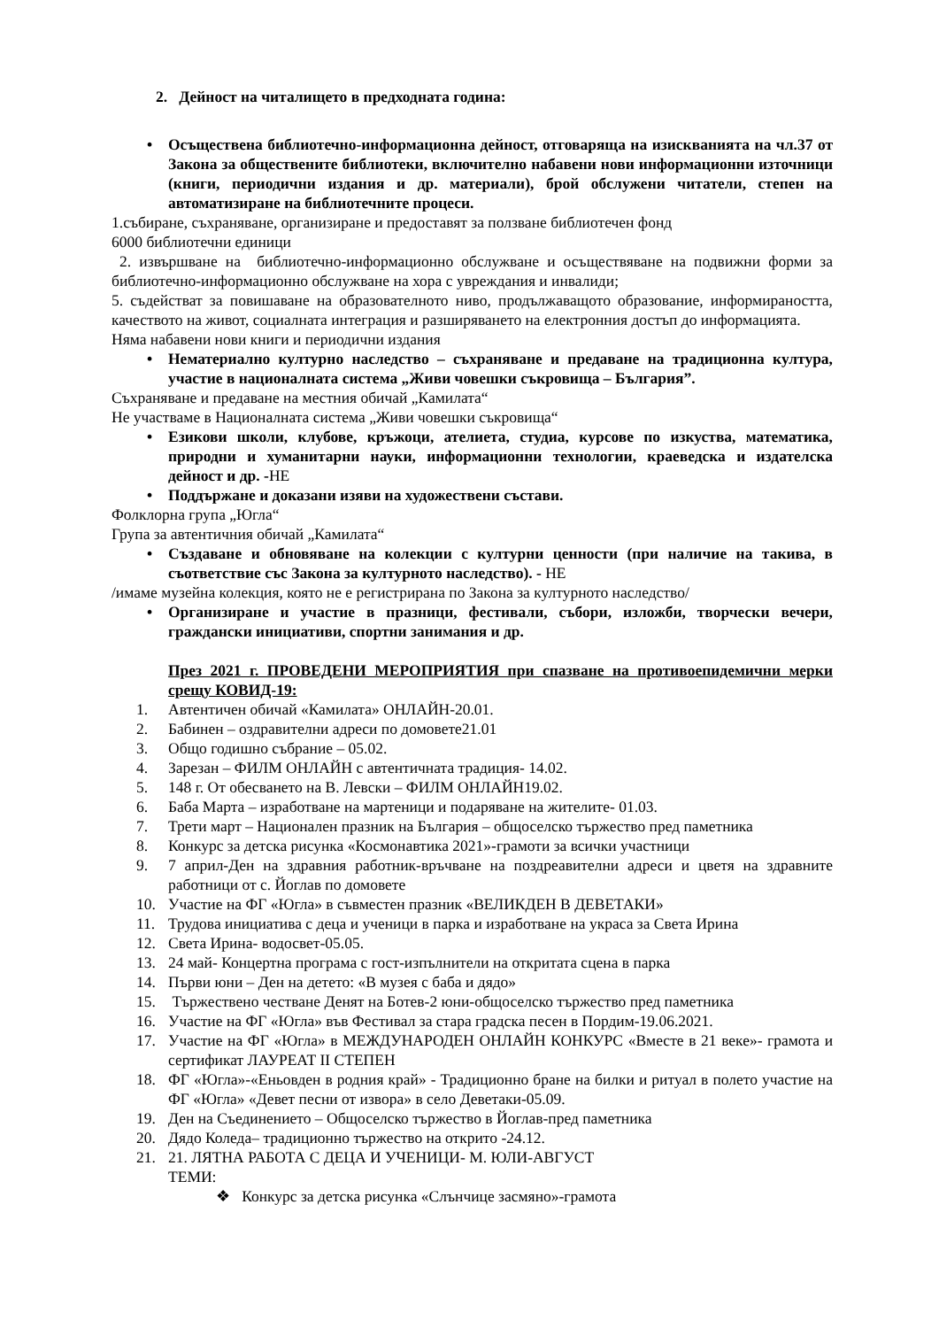2. Дейност на читалището в предходната година:
• Осъществена библиотечно-информационна дейност, отговаряща на изискванията на чл.37 от Закона за обществените библиотеки, включително набавени нови информационни източници (книги, периодични издания и др. материали), брой обслужени читатели, степен на автоматизиране на библиотечните процеси.
1.събиране, съхраняване, организиране и предоставят за ползване библиотечен фонд
6000 библиотечни единици
2. извършване на библиотечно-информационно обслужване и осъществяване на подвижни форми за библиотечно-информационно обслужване на хора с увреждания и инвалиди;
5. съдействат за повишаване на образователното ниво, продължаващото образование, информираността, качеството на живот, социалната интеграция и разширяването на електронния достъп до информацията.
Няма набавени нови книги и периодични издания
• Нематериално културно наследство – съхраняване и предаване на традиционна култура, участие в националната система „Живи човешки съкровища – България”.
Съхраняване и предаване на местния обичай „Камилата“
Не участваме в Националната система „Живи човешки съкровища“
• Езикови школи, клубове, кръжоци, ателиета, студиа, курсове по изкуства, математика, природни и хуманитарни науки, информационни технологии, краеведска и издателска дейност и др. -НЕ
• Поддържане и доказани изяви на художествени състави.
Фолклорна група „Югла“
Група за автентичния обичай „Камилата“
• Създаване и обновяване на колекции с културни ценности (при наличие на такива, в съответствие със Закона за културното наследство). - НЕ
/имаме музейна колекция, която не е регистрирана по Закона за културното наследство/
• Организиране и участие в празници, фестивали, събори, изложби, творчески вечери, граждански инициативи, спортни занимания и др.
През 2021 г. ПРОВЕДЕНИ МЕРОПРИЯТИЯ при спазване на противоепидемични мерки срещу КОВИД-19:
1. Автентичен обичай «Камилата» ОНЛАЙН-20.01.
2. Бабинен – оздравителни адреси по домовете21.01
3. Общо годишно събрание – 05.02.
4. Зарезан – ФИЛМ ОНЛАЙН с автентичната традиция- 14.02.
5. 148 г. От обесването на В. Левски – ФИЛМ ОНЛАЙН19.02.
6. Баба Марта – изработване на мартеници и подаряване на жителите- 01.03.
7. Трети март – Национален празник на България – общоселско тържество пред паметника
8. Конкурс за детска рисунка «Космонавтика 2021»-грамоти за всички участници
9. 7 април-Ден на здравния работник-връчване на поздреавителни адреси и цветя на здравните работници от с. Йоглав по домовете
10. Участие на ФГ «Югла» в съвместен празник «ВЕЛИКДЕН В ДЕВЕТАКИ»
11. Трудова инициатива с деца и ученици в парка и изработване на украса за Света Ирина
12. Света Ирина- водосвет-05.05.
13. 24 май- Концертна програма с гост-изпълнители на откритата сцена в парка
14. Първи юни – Ден на детето: «В музея с баба и дядо»
15. Тържествено честване Денят на Ботев-2 юни-общоселско тържество пред паметника
16. Участие на ФГ «Югла» във Фестивал за стара градска песен в Пордим-19.06.2021.
17. Участие на ФГ «Югла» в МЕЖДУНАРОДЕН ОНЛАЙН КОНКУРС «Вместе в 21 веке»- грамота и сертификат ЛАУРЕАТ II СТЕПЕН
18. ФГ «Югла»-«Еньовден в родния край» - Традиционно бране на билки и ритуал в полето участие на ФГ «Югла» «Девет песни от извора» в село Деветаки-05.09.
19. Ден на Съединението – Общоселско тържество в Йоглав-пред паметника
20. Дядо Коледа– традиционно тържество на открито -24.12.
21. 21. ЛЯТНА РАБОТА С ДЕЦА И УЧЕНИЦИ- М. ЮЛИ-АВГУСТ
ТЕМИ:
❖ Конкурс за детска рисунка «Слънчице засмяно»-грамота